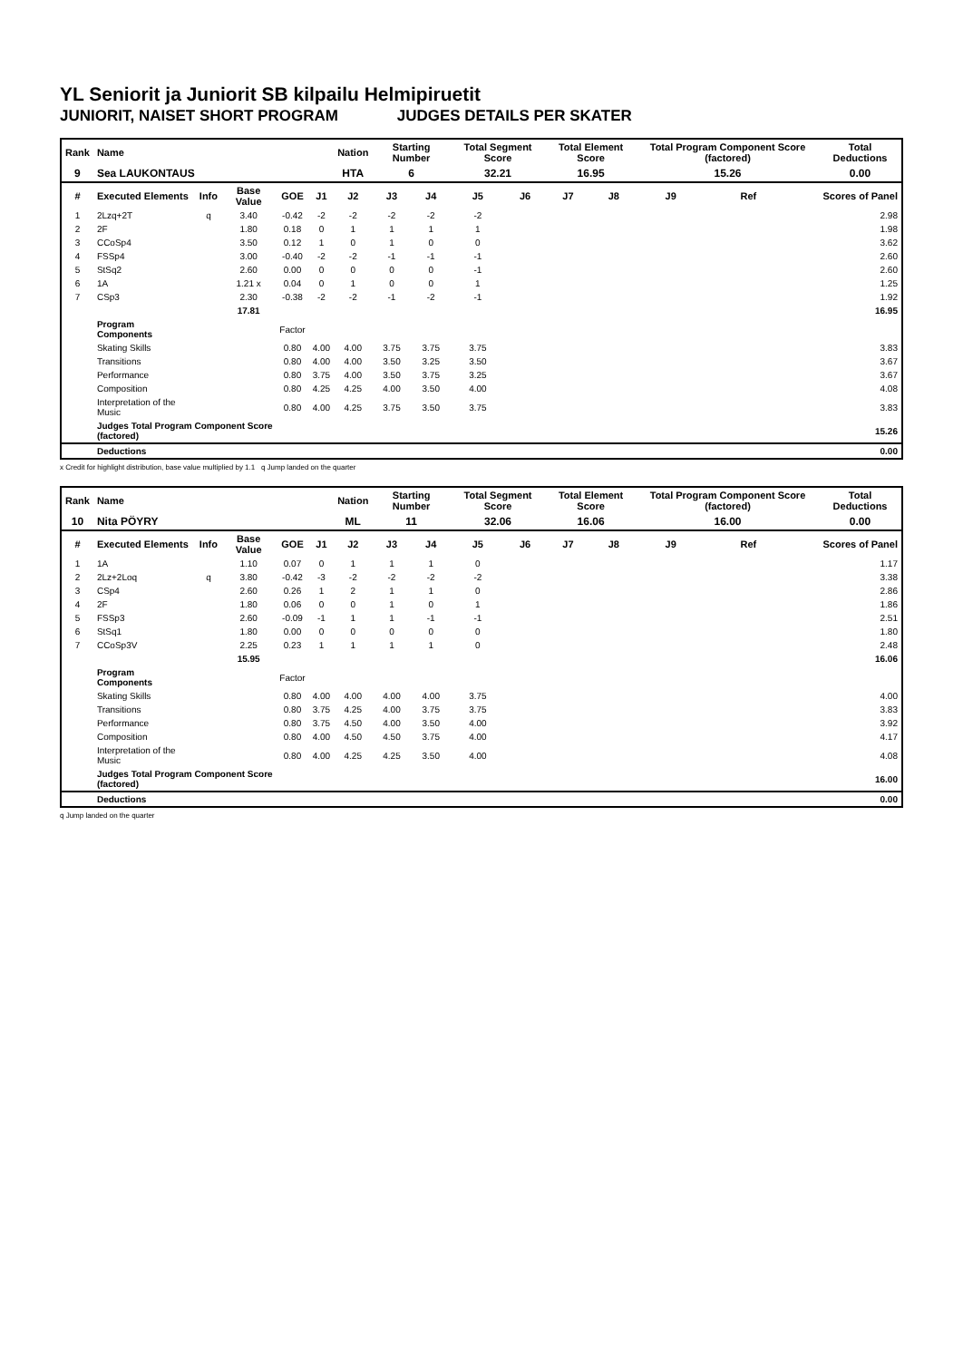YL Seniorit ja Juniorit SB kilpailu Helmipiruetit
JUNIORIT, NAISET SHORT PROGRAM JUDGES DETAILS PER SKATER
| Rank | Name | | | | | Nation | Starting Number | | Total Segment Score | | Total Element Score | | Total Program Component Score (factored) | | | Total Deductions |
| --- | --- | --- | --- | --- | --- | --- | --- | --- | --- | --- | --- | --- | --- | --- | --- | --- |
| 9 | Sea LAUKONTAUS | | | | | HTA | 6 | | 32.21 | | 16.95 | | 15.26 | | | 0.00 |
| # | Executed Elements | Info | Base Value | GOE | J1 | J2 | J3 | J4 | J5 | J6 | J7 | J8 | J9 | Ref | | Scores of Panel |
| 1 | 2Lzq+2T | q | 3.40 | -0.42 | -2 | -2 | -2 | -2 | -2 | | | | | | | 2.98 |
| 2 | 2F | | 1.80 | 0.18 | 0 | 1 | 1 | 1 | 1 | | | | | | | 1.98 |
| 3 | CCoSp4 | | 3.50 | 0.12 | 1 | 0 | 1 | 0 | 0 | | | | | | | 3.62 |
| 4 | FSSp4 | | 3.00 | -0.40 | -2 | -2 | -1 | -1 | -1 | | | | | | | 2.60 |
| 5 | StSq2 | | 2.60 | 0.00 | 0 | 0 | 0 | 0 | -1 | | | | | | | 2.60 |
| 6 | 1A | | 1.21 x | 0.04 | 0 | 1 | 0 | 0 | 1 | | | | | | | 1.25 |
| 7 | CSp3 | | 2.30 | -0.38 | -2 | -2 | -1 | -2 | -1 | | | | | | | 1.92 |
| | | | 17.81 | | | | | | | | | | | | | 16.95 |
| | Program Components | | | Factor | | | | | | | | | | | | |
| | Skating Skills | | | 0.80 | 4.00 | 4.00 | 3.75 | 3.75 | 3.75 | | | | | | | 3.83 |
| | Transitions | | | 0.80 | 4.00 | 4.00 | 3.50 | 3.25 | 3.50 | | | | | | | 3.67 |
| | Performance | | | 0.80 | 3.75 | 4.00 | 3.50 | 3.75 | 3.25 | | | | | | | 3.67 |
| | Composition | | | 0.80 | 4.25 | 4.25 | 4.00 | 3.50 | 4.00 | | | | | | | 4.08 |
| | Interpretation of the Music | | | 0.80 | 4.00 | 4.25 | 3.75 | 3.50 | 3.75 | | | | | | | 3.83 |
| | Judges Total Program Component Score (factored) | | | | | | | | | | | | | | | 15.26 |
| | Deductions | | | | | | | | | | | | | | | 0.00 |
x Credit for highlight distribution, base value multiplied by 1.1 q Jump landed on the quarter
| Rank | Name | | | | | Nation | Starting Number | | Total Segment Score | | Total Element Score | | Total Program Component Score (factored) | | | Total Deductions |
| --- | --- | --- | --- | --- | --- | --- | --- | --- | --- | --- | --- | --- | --- | --- | --- | --- |
| 10 | Nita PÖYRY | | | | | ML | 11 | | 32.06 | | 16.06 | | 16.00 | | | 0.00 |
| # | Executed Elements | Info | Base Value | GOE | J1 | J2 | J3 | J4 | J5 | J6 | J7 | J8 | J9 | Ref | | Scores of Panel |
| 1 | 1A | | 1.10 | 0.07 | 0 | 1 | 1 | 1 | 0 | | | | | | | 1.17 |
| 2 | 2Lz+2Loq | q | 3.80 | -0.42 | -3 | -2 | -2 | -2 | -2 | | | | | | | 3.38 |
| 3 | CSp4 | | 2.60 | 0.26 | 1 | 2 | 1 | 1 | 0 | | | | | | | 2.86 |
| 4 | 2F | | 1.80 | 0.06 | 0 | 0 | 1 | 0 | 1 | | | | | | | 1.86 |
| 5 | FSSp3 | | 2.60 | -0.09 | -1 | 1 | 1 | -1 | -1 | | | | | | | 2.51 |
| 6 | StSq1 | | 1.80 | 0.00 | 0 | 0 | 0 | 0 | 0 | | | | | | | 1.80 |
| 7 | CCoSp3V | | 2.25 | 0.23 | 1 | 1 | 1 | 1 | 0 | | | | | | | 2.48 |
| | | | 15.95 | | | | | | | | | | | | | 16.06 |
| | Program Components | | | Factor | | | | | | | | | | | | |
| | Skating Skills | | | 0.80 | 4.00 | 4.00 | 4.00 | 4.00 | 3.75 | | | | | | | 4.00 |
| | Transitions | | | 0.80 | 3.75 | 4.25 | 4.00 | 3.75 | 3.75 | | | | | | | 3.83 |
| | Performance | | | 0.80 | 3.75 | 4.50 | 4.00 | 3.50 | 4.00 | | | | | | | 3.92 |
| | Composition | | | 0.80 | 4.00 | 4.50 | 4.50 | 3.75 | 4.00 | | | | | | | 4.17 |
| | Interpretation of the Music | | | 0.80 | 4.00 | 4.25 | 4.25 | 3.50 | 4.00 | | | | | | | 4.08 |
| | Judges Total Program Component Score (factored) | | | | | | | | | | | | | | | 16.00 |
| | Deductions | | | | | | | | | | | | | | | 0.00 |
q Jump landed on the quarter